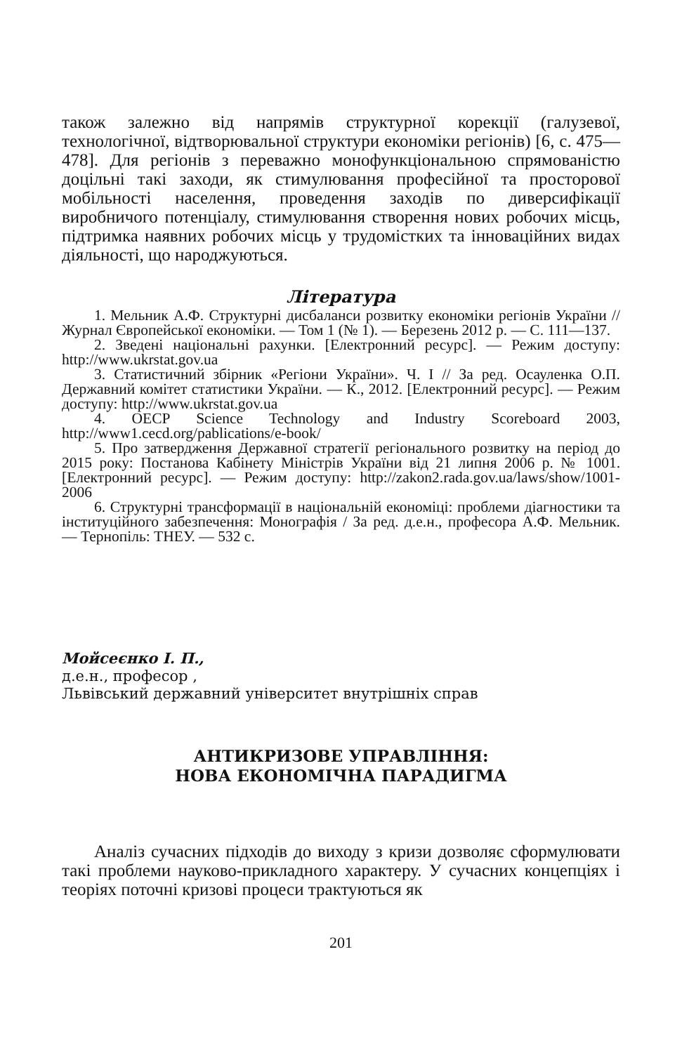також залежно від напрямів структурної корекції (галузевої, технологічної, відтворювальної структури економіки регіонів) [6, с. 475—478]. Для регіонів з переважно монофункціональною спрямованістю доцільні такі заходи, як стимулювання професійної та просторової мобільності населення, проведення заходів по диверсифікації виробничого потенціалу, стимулювання створення нових робочих місць, підтримка наявних робочих місць у трудомістких та інноваційних видах діяльності, що народжуються.
Література
1. Мельник А.Ф. Структурні дисбаланси розвитку економіки регіонів України // Журнал Європейської економіки. — Том 1 (№ 1). — Березень 2012 р. — С. 111—137.
2. Зведені національні рахунки. [Електронний ресурс]. — Режим доступу: http://www.ukrstat.gov.ua
3. Статистичний збірник «Регіони України». Ч. I // За ред. Осауленка О.П. Державний комітет статистики України. — К., 2012. [Електронний ресурс]. — Режим доступу: http://www.ukrstat.gov.ua
4. OECP Science Technology and Industry Scoreboard 2003, http://www1.cecd.org/pablications/e-book/
5. Про затвердження Державної стратегії регіонального розвитку на період до 2015 року: Постанова Кабінету Міністрів України від 21 липня 2006 р. № 1001. [Електронний ресурс]. — Режим доступу: http://zakon2.rada.gov.ua/laws/show/1001-2006
6. Структурні трансформації в національній економіці: проблеми діагностики та інституційного забезпечення: Монографія / За ред. д.е.н., професора А.Ф. Мельник. — Тернопіль: ТНЕУ. — 532 с.
Мойсеєнко І. П.,
д.е.н., професор ,
Львівський державний університет внутрішніх справ
АНТИКРИЗОВЕ УПРАВЛІННЯ:
НОВА ЕКОНОМІЧНА ПАРАДИГМА
Аналіз сучасних підходів до виходу з кризи дозволяє сформулювати такі проблеми науково-прикладного характеру. У сучасних концепціях і теоріях поточні кризові процеси трактуються як
201